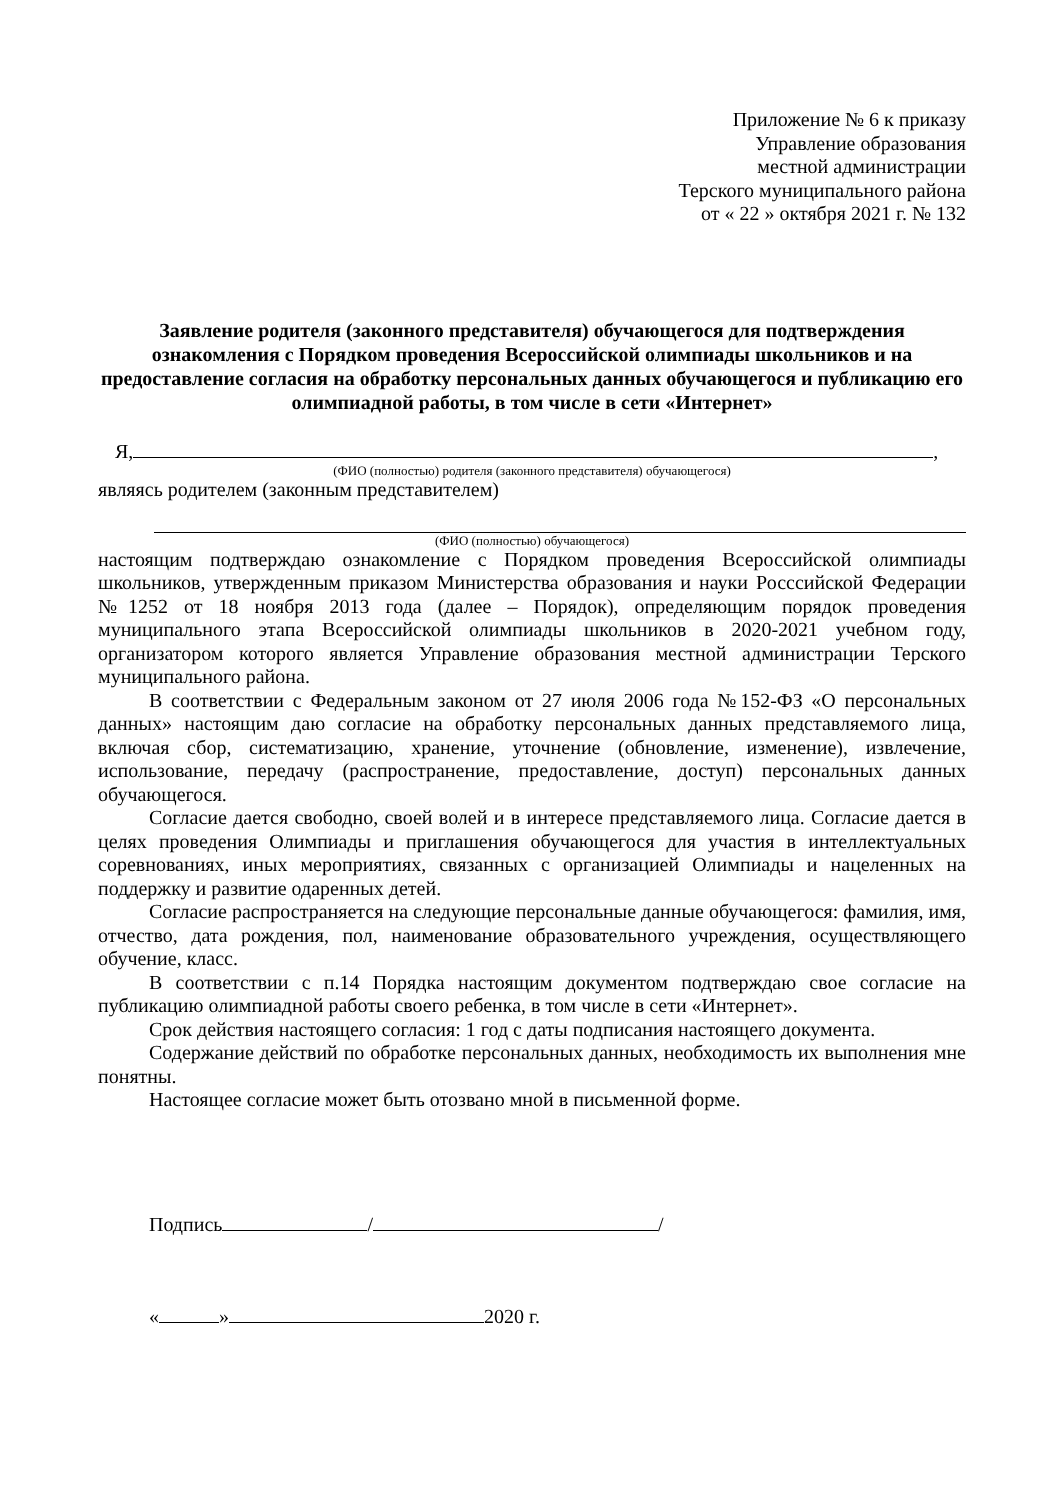Приложение № 6 к приказу
Управление образования
местной администрации
Терского муниципального района
от « 22 » октября 2021 г. № 132
Заявление родителя (законного представителя) обучающегося для подтверждения ознакомления с Порядком проведения Всероссийской олимпиады школьников и на предоставление согласия на обработку персональных данных обучающегося и публикацию его олимпиадной работы, в том числе в сети «Интернет»
Я, ,
(ФИО (полностью) родителя (законного представителя) обучающегося)
являясь родителем (законным представителем)
(ФИО (полностью) обучающегося)
настоящим подтверждаю ознакомление с Порядком проведения Всероссийской олимпиады школьников, утвержденным приказом Министерства образования и науки Росссийской Федерации №1252 от 18 ноября 2013 года (далее – Порядок), определяющим порядок проведения муниципального этапа Всероссийской олимпиады школьников в 2020-2021 учебном году, организатором которого является Управление образования местной администрации Терского муниципального района.
В соответствии с Федеральным законом от 27 июля 2006 года №152-ФЗ «О персональных данных» настоящим даю согласие на обработку персональных данных представляемого лица, включая сбор, систематизацию, хранение, уточнение (обновление, изменение), извлечение, использование, передачу (распространение, предоставление, доступ) персональных данных обучающегося.
Согласие дается свободно, своей волей и в интересе представляемого лица. Согласие дается в целях проведения Олимпиады и приглашения обучающегося для участия в интеллектуальных соревнованиях, иных мероприятиях, связанных с организацией Олимпиады и нацеленных на поддержку и развитие одаренных детей.
Согласие распространяется на следующие персональные данные обучающегося: фамилия, имя, отчество, дата рождения, пол, наименование образовательного учреждения, осуществляющего обучение, класс.
В соответствии с п.14 Порядка настоящим документом подтверждаю свое согласие на публикацию олимпиадной работы своего ребенка, в том числе в сети «Интернет».
Срок действия настоящего согласия: 1 год с даты подписания настоящего документа.
Содержание действий по обработке персональных данных, необходимость их выполнения мне понятны.
Настоящее согласие может быть отозвано мной в письменной форме.
Подпись / /
« » 2020 г.